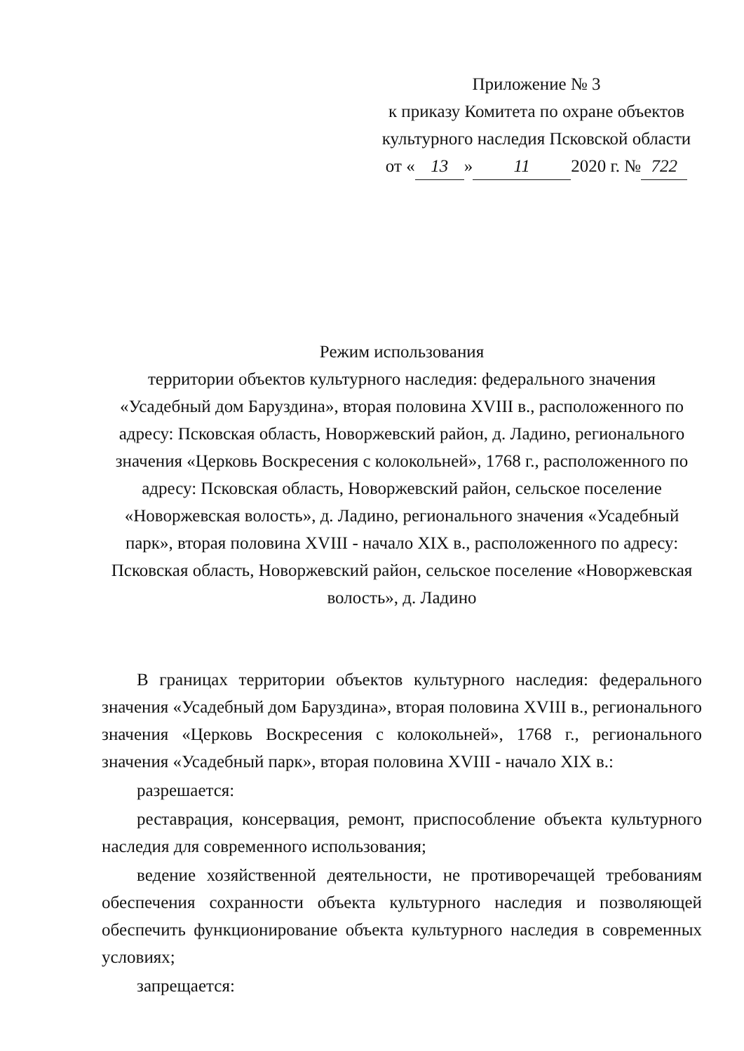Приложение № 3
к приказу Комитета по охране объектов
культурного наследия Псковской области
от « 13 » 11 2020 г. № 722
Режим использования
территории объектов культурного наследия: федерального значения «Усадебный дом Баруздина», вторая половина XVIII в., расположенного по адресу: Псковская область, Новоржевский район, д. Ладино, регионального значения «Церковь Воскресения с колокольней», 1768 г., расположенного по адресу: Псковская область, Новоржевский район, сельское поселение «Новоржевская волость», д. Ладино, регионального значения «Усадебный парк», вторая половина XVIII - начало XIX в., расположенного по адресу: Псковская область, Новоржевский район, сельское поселение «Новоржевская волость», д. Ладино
В границах территории объектов культурного наследия: федерального значения «Усадебный дом Баруздина», вторая половина XVIII в., регионального значения «Церковь Воскресения с колокольней», 1768 г., регионального значения «Усадебный парк», вторая половина XVIII - начало XIX в.:
разрешается:
реставрация, консервация, ремонт, приспособление объекта культурного наследия для современного использования;
ведение хозяйственной деятельности, не противоречащей требованиям обеспечения сохранности объекта культурного наследия и позволяющей обеспечить функционирование объекта культурного наследия в современных условиях;
запрещается: